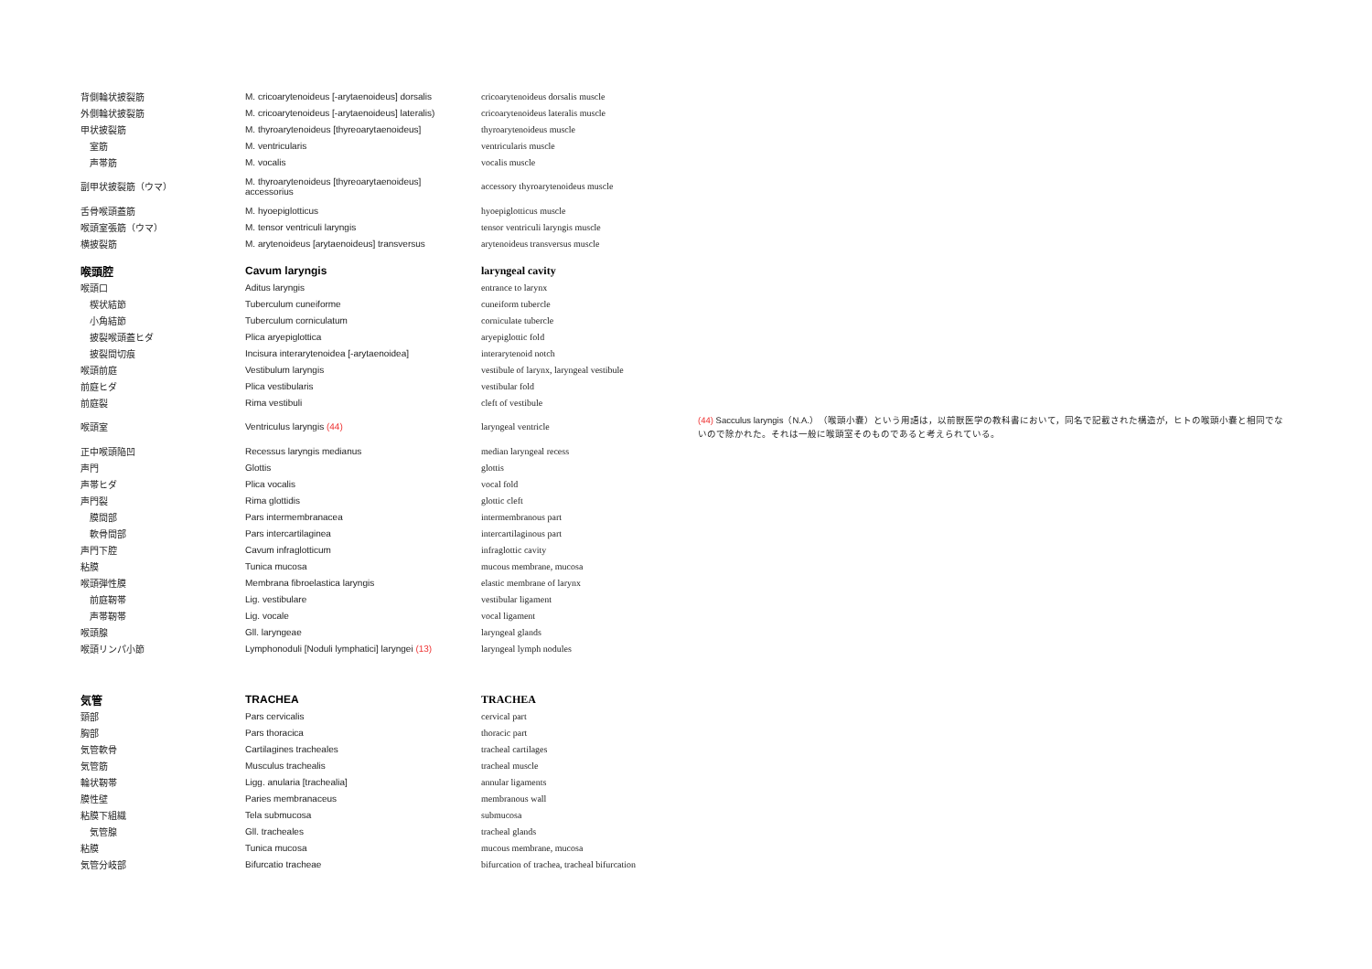| 背側輪状披裂筋 | M. cricoarytenoideus [-arytaenoideus] dorsalis | cricoarytenoideus dorsalis muscle | |
| 外側輪状披裂筋 | M. cricoarytenoideus [-arytaenoideus] lateralis) | cricoarytenoideus lateralis muscle | |
| 甲状披裂筋 | M. thyroarytenoideus [thyreoarytaenoideus] | thyroarytenoideus muscle | |
| 室筋 | M. ventricularis | ventricularis muscle | |
| 声帯筋 | M. vocalis | vocalis muscle | |
| 副甲状披裂筋（ウマ） | M. thyroarytenoideus [thyreoarytaenoideus] accessorius | accessory thyroarytenoideus muscle | |
| 舌骨喉頭蓋筋 | M. hyoepiglotticus | hyoepiglotticus muscle | |
| 喉頭室張筋（ウマ） | M. tensor ventriculi laryngis | tensor ventriculi laryngis muscle | |
| 横披裂筋 | M. arytenoideus [arytaenoideus] transversus | arytenoideus transversus muscle | |
| 喉頭腔 | Cavum laryngis | laryngeal cavity | |
| 喉頭口 | Aditus laryngis | entrance to larynx | |
| 楔状結節 | Tuberculum cuneiforme | cuneiform tubercle | |
| 小角結節 | Tuberculum corniculatum | corniculate tubercle | |
| 披裂喉頭蓋ヒダ | Plica aryepiglottica | aryepiglottic fold | |
| 披裂間切痕 | Incisura interarytenoidea [-arytaenoidea] | interarytenoid notch | |
| 喉頭前庭 | Vestibulum laryngis | vestibule of larynx, laryngeal vestibule | |
| 前庭ヒダ | Plica vestibularis | vestibular fold | |
| 前庭裂 | Rima vestibuli | cleft of vestibule | |
| 喉頭室 | Ventriculus laryngis (44) | laryngeal ventricle | (44) Sacculus laryngis（N.A.）（喉頭小嚢）という用語は，以前獣医学の教科書において，同名で記載された構造が，ヒトの喉頭小嚢と相同でないので除かれた。それは一般に喉頭室そのものであると考えられている。 |
| 正中喉頭陥凹 | Recessus laryngis medianus | median laryngeal recess | |
| 声門 | Glottis | glottis | |
| 声帯ヒダ | Plica vocalis | vocal fold | |
| 声門裂 | Rima glottidis | glottic cleft | |
| 膜間部 | Pars intermembranacea | intermembranous part | |
| 軟骨間部 | Pars intercartilaginea | intercartilaginous part | |
| 声門下腔 | Cavum infraglotticum | infraglottic cavity | |
| 粘膜 | Tunica mucosa | mucous membrane, mucosa | |
| 喉頭弾性膜 | Membrana fibroelastica laryngis | elastic membrane of larynx | |
| 前庭靭帯 | Lig. vestibulare | vestibular ligament | |
| 声帯靭帯 | Lig. vocale | vocal ligament | |
| 喉頭腺 | Gll. laryngeae | laryngeal glands | |
| 喉頭リンパ小節 | Lymphonoduli [Noduli lymphatici] laryngei (13) | laryngeal lymph nodules | |
| 気管 | TRACHEA | TRACHEA | |
| 頸部 | Pars cervicalis | cervical part | |
| 胸部 | Pars thoracica | thoracic part | |
| 気管軟骨 | Cartilagines tracheales | tracheal cartilages | |
| 気管筋 | Musculus trachealis | tracheal muscle | |
| 輪状靭帯 | Ligg. anularia [trachealia] | annular ligaments | |
| 膜性壁 | Paries membranaceus | membranous wall | |
| 粘膜下組織 | Tela submucosa | submucosa | |
| 気管腺 | Gll. tracheales | tracheal glands | |
| 粘膜 | Tunica mucosa | mucous membrane, mucosa | |
| 気管分岐部 | Bifurcatio tracheae | bifurcation of trachea, tracheal bifurcation | |